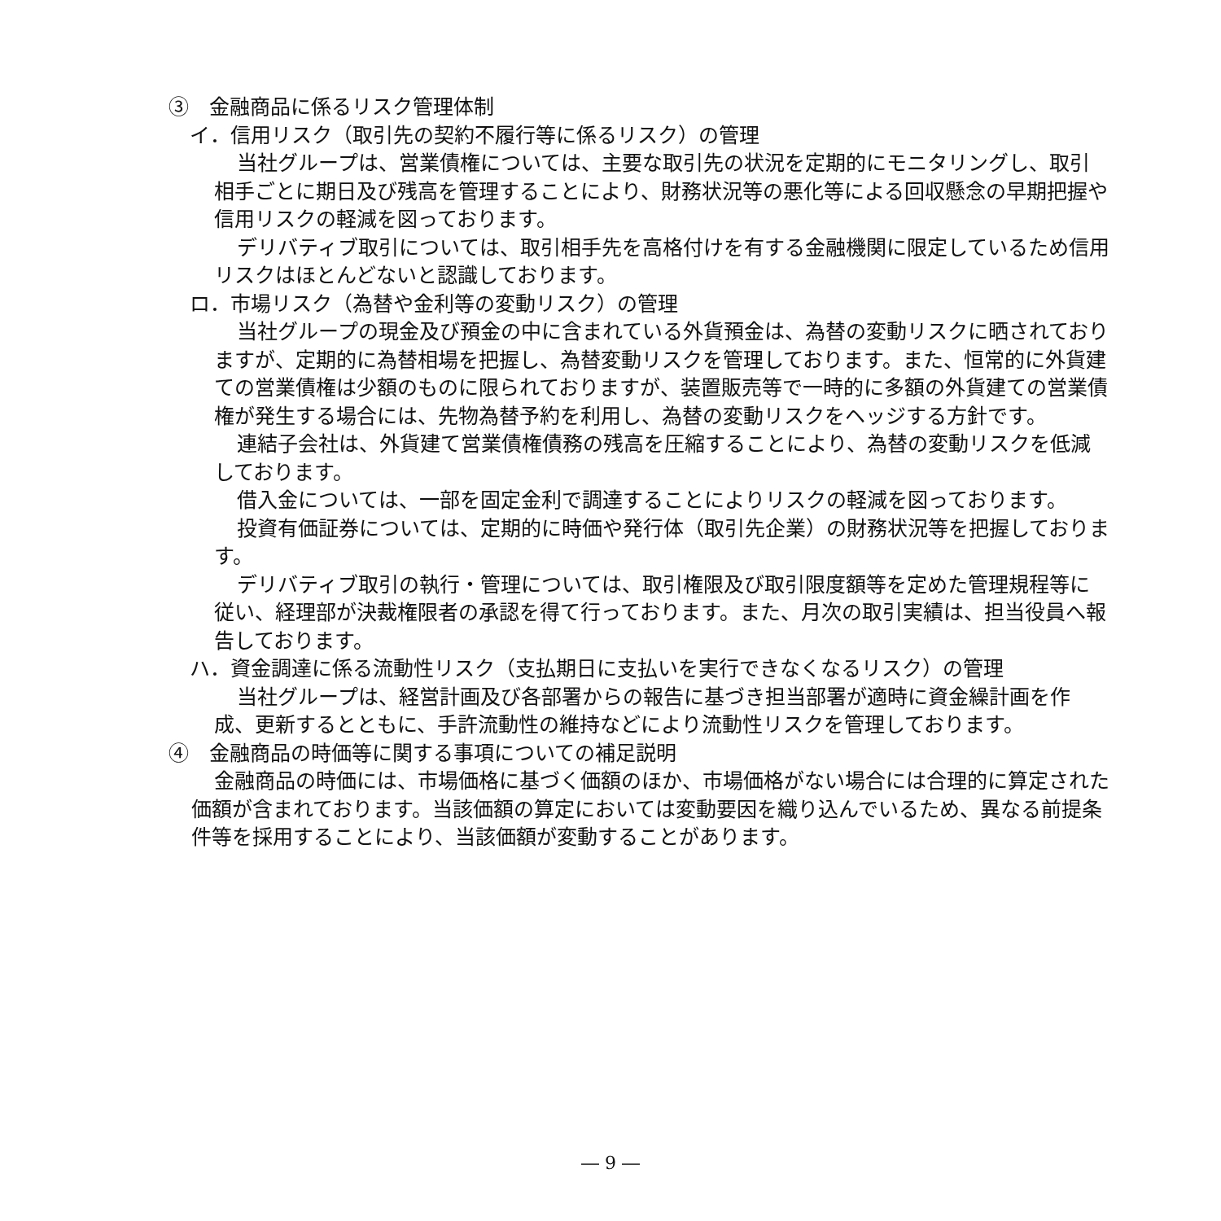③　金融商品に係るリスク管理体制
イ．信用リスク（取引先の契約不履行等に係るリスク）の管理
当社グループは、営業債権については、主要な取引先の状況を定期的にモニタリングし、取引相手ごとに期日及び残高を管理することにより、財務状況等の悪化等による回収懸念の早期把握や信用リスクの軽減を図っております。
デリバティブ取引については、取引相手先を高格付けを有する金融機関に限定しているため信用リスクはほとんどないと認識しております。
ロ．市場リスク（為替や金利等の変動リスク）の管理
当社グループの現金及び預金の中に含まれている外貨預金は、為替の変動リスクに晒されておりますが、定期的に為替相場を把握し、為替変動リスクを管理しております。また、恒常的に外貨建ての営業債権は少額のものに限られておりますが、装置販売等で一時的に多額の外貨建ての営業債権が発生する場合には、先物為替予約を利用し、為替の変動リスクをヘッジする方針です。
連結子会社は、外貨建て営業債権債務の残高を圧縮することにより、為替の変動リスクを低減しております。
借入金については、一部を固定金利で調達することによりリスクの軽減を図っております。
投資有価証券については、定期的に時価や発行体（取引先企業）の財務状況等を把握しております。
デリバティブ取引の執行・管理については、取引権限及び取引限度額等を定めた管理規程等に従い、経理部が決裁権限者の承認を得て行っております。また、月次の取引実績は、担当役員へ報告しております。
ハ．資金調達に係る流動性リスク（支払期日に支払いを実行できなくなるリスク）の管理
当社グループは、経営計画及び各部署からの報告に基づき担当部署が適時に資金繰計画を作成、更新するとともに、手許流動性の維持などにより流動性リスクを管理しております。
④　金融商品の時価等に関する事項についての補足説明
金融商品の時価には、市場価格に基づく価額のほか、市場価格がない場合には合理的に算定された価額が含まれております。当該価額の算定においては変動要因を織り込んでいるため、異なる前提条件等を採用することにより、当該価額が変動することがあります。
― 9 ―